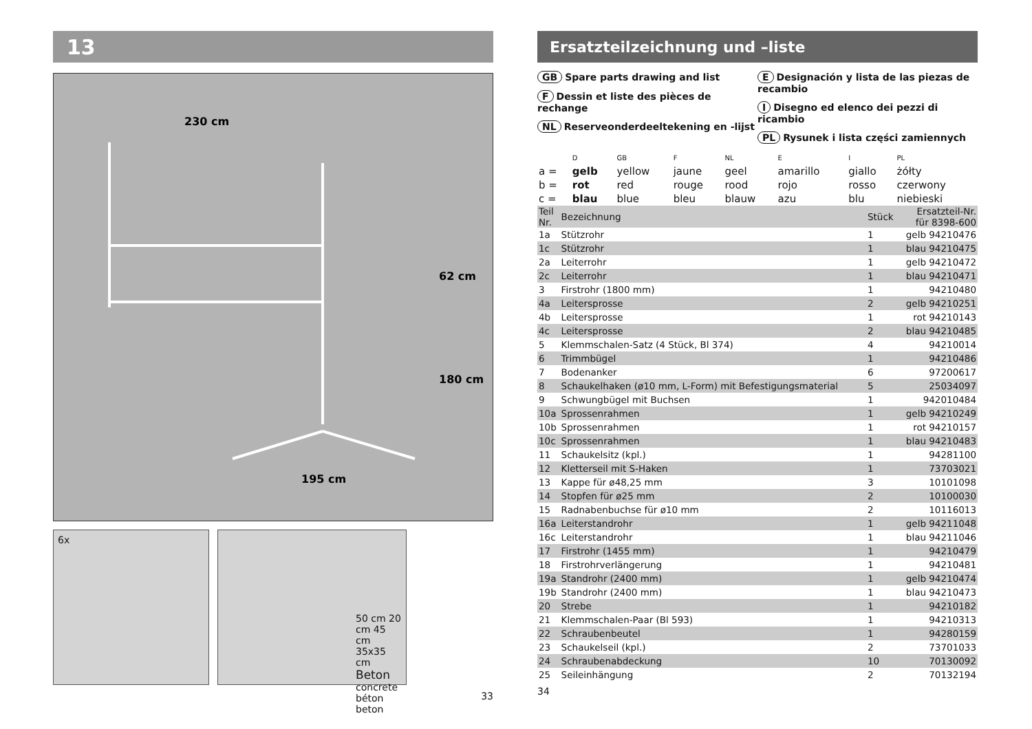13
230 cm
195 cm
62 cm
180 cm
6x
50 cm 20 cm 45 cm 35x35 cm
Beton
concrete
béton
beton
33
Ersatzteilzeichnung und –liste
GB Spare parts drawing and list
F Dessin et liste des pièces de rechange
NL Reserveonderdeeltekening en -lijst
E Designación y lista de las piezas de recambio
I Disegno ed elenco dei pezzi di ricambio
PL Rysunek i lista części zamiennych
| | D | GB | F | NL | E | I | PL |
| a = | gelb | yellow | jaune | geel | amarillo | giallo | żółty |
| b = | rot | red | rouge | rood | rojo | rosso | czerwony |
| c = | blau | blue | bleu | blauw | azu | blu | niebieski |
| Teil Nr. | Bezeichnung | Stück | Ersatzteil-Nr. für 8398-600 |
| 1a | Stützrohr | 1 | gelb 94210476 |
| 1c | Stützrohr | 1 | blau 94210475 |
| 2a | Leiterrohr | 1 | gelb 94210472 |
| 2c | Leiterrohr | 1 | blau 94210471 |
| 3 | Firstrohr (1800 mm) | 1 | 94210480 |
| 4a | Leitersprosse | 2 | gelb 94210251 |
| 4b | Leitersprosse | 1 | rot 94210143 |
| 4c | Leitersprosse | 2 | blau 94210485 |
| 5 | Klemmschalen-Satz (4 Stück, Bl 374) | 4 | 94210014 |
| 6 | Trimmbügel | 1 | 94210486 |
| 7 | Bodenanker | 6 | 97200617 |
| 8 | Schaukelhaken (ø10 mm, L-Form) mit Befestigungsmaterial | 5 | 25034097 |
| 9 | Schwungbügel mit Buchsen | 1 | 942010484 |
| 10a | Sprossenrahmen | 1 | gelb 94210249 |
| 10b | Sprossenrahmen | 1 | rot 94210157 |
| 10c | Sprossenrahmen | 1 | blau 94210483 |
| 11 | Schaukelsitz (kpl.) | 1 | 94281100 |
| 12 | Kletterseil mit S-Haken | 1 | 73703021 |
| 13 | Kappe für ø48,25 mm | 3 | 10101098 |
| 14 | Stopfen für ø25 mm | 2 | 10100030 |
| 15 | Radnabenbuchse für ø10 mm | 2 | 10116013 |
| 16a | Leiterstandrohr | 1 | gelb 94211048 |
| 16c | Leiterstandrohr | 1 | blau 94211046 |
| 17 | Firstrohr (1455 mm) | 1 | 94210479 |
| 18 | Firstrohrverlängerung | 1 | 94210481 |
| 19a | Standrohr (2400 mm) | 1 | gelb 94210474 |
| 19b | Standrohr (2400 mm) | 1 | blau 94210473 |
| 20 | Strebe | 1 | 94210182 |
| 21 | Klemmschalen-Paar (Bl 593) | 1 | 94210313 |
| 22 | Schraubenbeutel | 1 | 94280159 |
| 23 | Schaukelseil (kpl.) | 2 | 73701033 |
| 24 | Schraubenabdeckung | 10 | 70130092 |
| 25 | Seileinhängung | 2 | 70132194 |
34